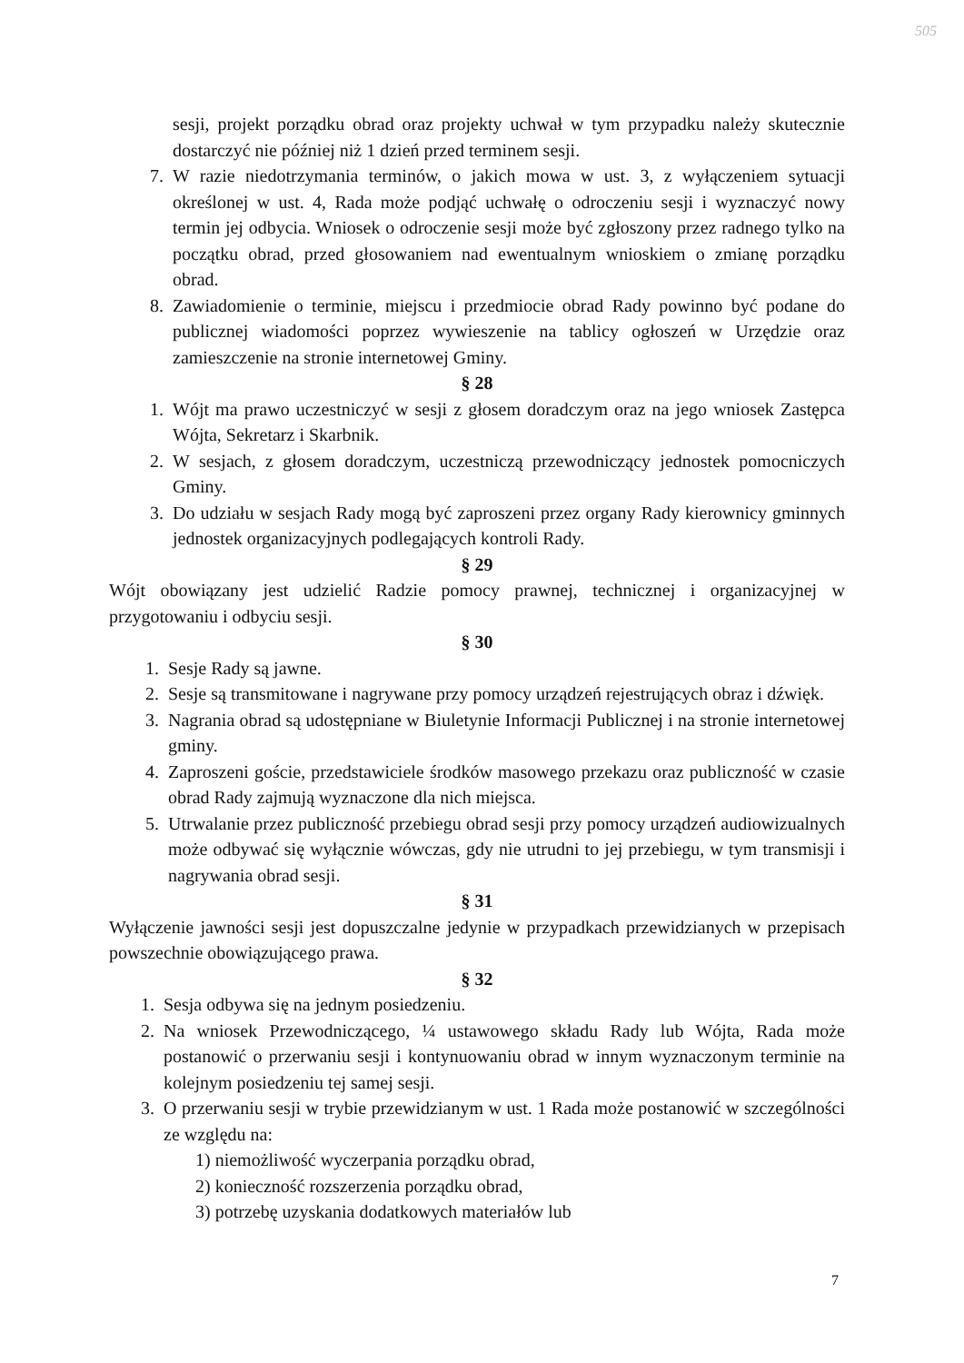505
sesji, projekt porządku obrad oraz projekty uchwał w tym przypadku należy skutecznie dostarczyć nie później niż 1 dzień przed terminem sesji.
7. W razie niedotrzymania terminów, o jakich mowa w ust. 3, z wyłączeniem sytuacji określonej w ust. 4, Rada może podjąć uchwałę o odroczeniu sesji i wyznaczyć nowy termin jej odbycia. Wniosek o odroczenie sesji może być zgłoszony przez radnego tylko na początku obrad, przed głosowaniem nad ewentualnym wnioskiem o zmianę porządku obrad.
8. Zawiadomienie o terminie, miejscu i przedmiocie obrad Rady powinno być podane do publicznej wiadomości poprzez wywieszenie na tablicy ogłoszeń w Urzędzie oraz zamieszczenie na stronie internetowej Gminy.
§ 28
1. Wójt ma prawo uczestniczyć w sesji z głosem doradczym oraz na jego wniosek Zastępca Wójta, Sekretarz i Skarbnik.
2. W sesjach, z głosem doradczym, uczestniczą przewodniczący jednostek pomocniczych Gminy.
3. Do udziału w sesjach Rady mogą być zaproszeni przez organy Rady kierownicy gminnych jednostek organizacyjnych podlegających kontroli Rady.
§ 29
Wójt obowiązany jest udzielić Radzie pomocy prawnej, technicznej i organizacyjnej w przygotowaniu i odbyciu sesji.
§ 30
1. Sesje Rady są jawne.
2. Sesje są transmitowane i nagrywane przy pomocy urządzeń rejestrujących obraz i dźwięk.
3. Nagrania obrad są udostępniane w Biuletynie Informacji Publicznej i na stronie internetowej gminy.
4. Zaproszeni goście, przedstawiciele środków masowego przekazu oraz publiczność w czasie obrad Rady zajmują wyznaczone dla nich miejsca.
5. Utrwalanie przez publiczność przebiegu obrad sesji przy pomocy urządzeń audiowizualnych może odbywać się wyłącznie wówczas, gdy nie utrudni to jej przebiegu, w tym transmisji i nagrywania obrad sesji.
§ 31
Wyłączenie jawności sesji jest dopuszczalne jedynie w przypadkach przewidzianych w przepisach powszechnie obowiązującego prawa.
§ 32
1. Sesja odbywa się na jednym posiedzeniu.
2. Na wniosek Przewodniczącego, ¼ ustawowego składu Rady lub Wójta, Rada może postanowić o przerwaniu sesji i kontynuowaniu obrad w innym wyznaczonym terminie na kolejnym posiedzeniu tej samej sesji.
3. O przerwaniu sesji w trybie przewidzianym w ust. 1 Rada może postanowić w szczególności ze względu na:
1) niemożliwość wyczerpania porządku obrad,
2) konieczność rozszerzenia porządku obrad,
3) potrzebę uzyskania dodatkowych materiałów lub
7